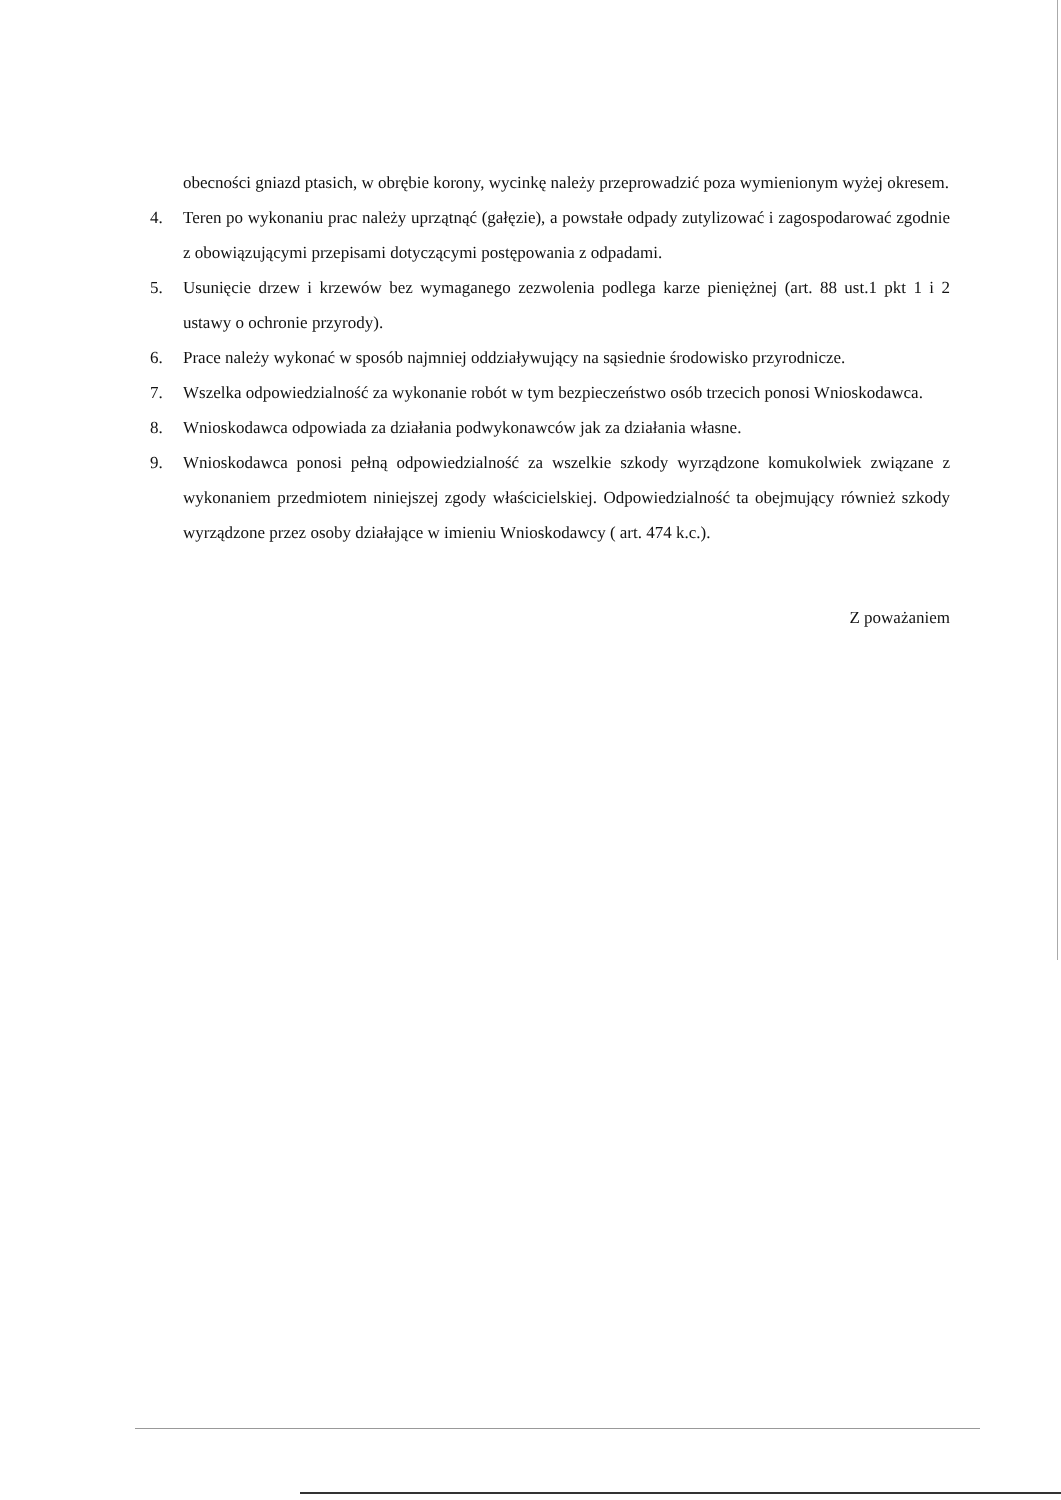obecności gniazd ptasich, w obrębie korony, wycinkę należy przeprowadzić poza wymienionym wyżej okresem.
4. Teren po wykonaniu prac należy uprzątnąć (gałęzie), a powstałe odpady zutylizować i zagospodarować zgodnie z obowiązującymi przepisami dotyczącymi postępowania z odpadami.
5. Usunięcie drzew i krzewów bez wymaganego zezwolenia podlega karze pieniężnej (art. 88 ust.1 pkt 1 i 2 ustawy o ochronie przyrody).
6. Prace należy wykonać w sposób najmniej oddziaływujący na sąsiednie środowisko przyrodnicze.
7. Wszelka odpowiedzialność za wykonanie robót w tym bezpieczeństwo osób trzecich ponosi Wnioskodawca.
8. Wnioskodawca odpowiada za działania podwykonawców jak za działania własne.
9. Wnioskodawca ponosi pełną odpowiedzialność za wszelkie szkody wyrządzone komukolwiek związane z wykonaniem przedmiotem niniejszej zgody właścicielskiej. Odpowiedzialność ta obejmujący również szkody wyrządzone przez osoby działające w imieniu Wnioskodawcy ( art. 474 k.c.).
Z poważaniem